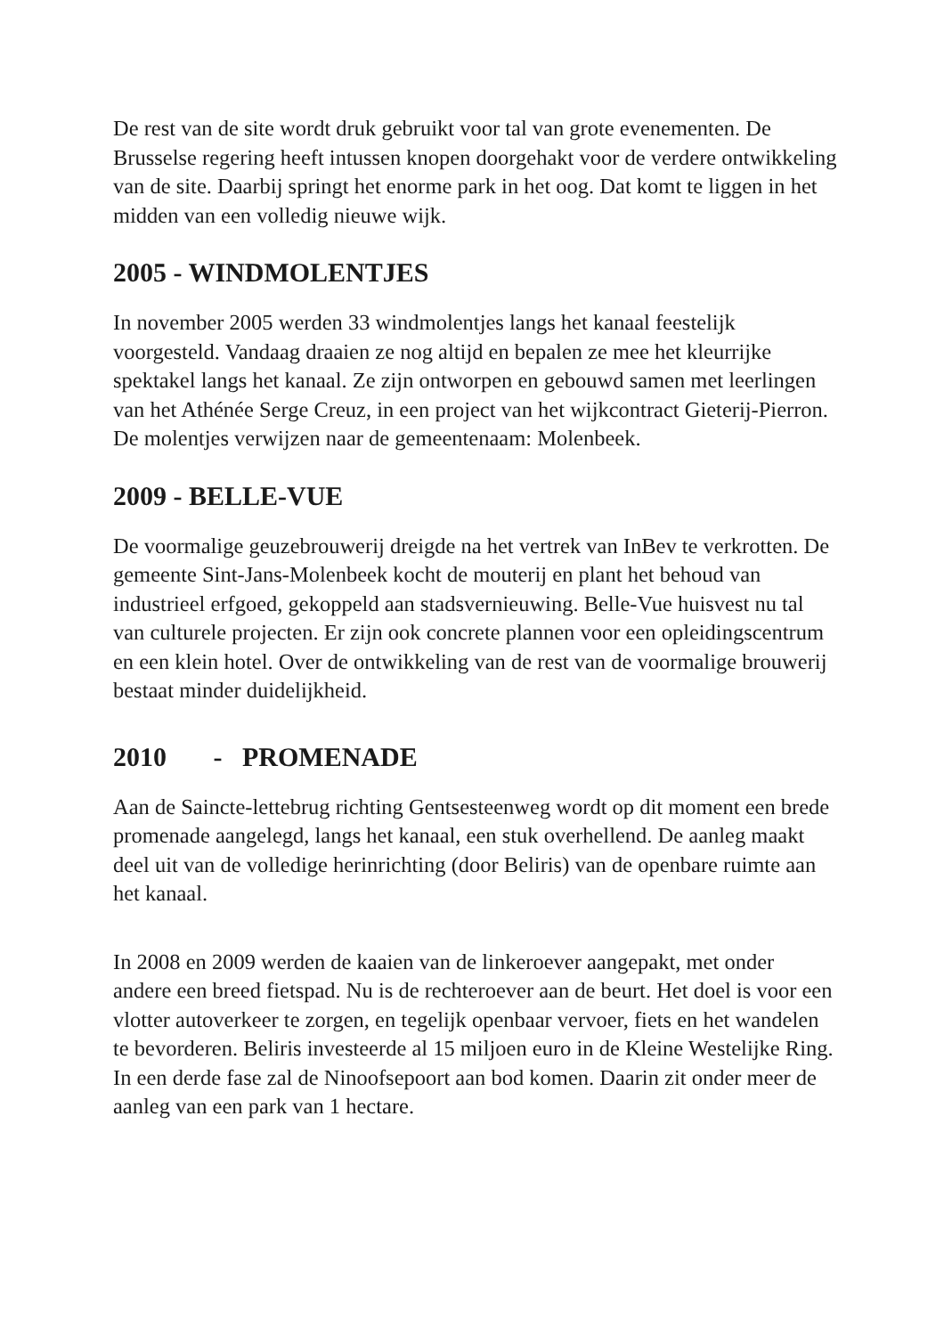De rest van de site wordt druk gebruikt voor tal van grote evenementen. De Brusselse regering heeft intussen knopen doorgehakt voor de verdere ontwikkeling van de site. Daarbij springt het enorme park in het oog. Dat komt te liggen in het midden van een volledig nieuwe wijk.
2005 - WINDMOLENTJES
In november 2005 werden 33 windmolentjes langs het kanaal feestelijk voorgesteld. Vandaag draaien ze nog altijd en bepalen ze mee het kleurrijke spektakel langs het kanaal. Ze zijn ontworpen en gebouwd samen met leerlingen van het Athénée Serge Creuz, in een project van het wijkcontract Gieterij-Pierron. De molentjes verwijzen naar de gemeentenaam: Molenbeek.
2009 - BELLE-VUE
De voormalige geuzebrouwerij dreigde na het vertrek van InBev te verkrotten. De gemeente Sint-Jans-Molenbeek kocht de mouterij en plant het behoud van industrieel erfgoed, gekoppeld aan stadsvernieuwing. Belle-Vue huisvest nu tal van culturele projecten. Er zijn ook concrete plannen voor een opleidingscentrum en een klein hotel. Over de ontwikkeling van de rest van de voormalige brouwerij bestaat minder duidelijkheid.
2010 - PROMENADE
Aan de Saincte-lettebrug richting Gentsesteenweg wordt op dit moment een brede promenade aangelegd, langs het kanaal, een stuk overhellend. De aanleg maakt deel uit van de volledige herinrichting (door Beliris) van de openbare ruimte aan het kanaal.
In 2008 en 2009 werden de kaaien van de linkeroever aangepakt, met onder andere een breed fietspad. Nu is de rechteroever aan de beurt. Het doel is voor een vlotter autoverkeer te zorgen, en tegelijk openbaar vervoer, fiets en het wandelen te bevorderen. Beliris investeerde al 15 miljoen euro in de Kleine Westelijke Ring. In een derde fase zal de Ninoofsepoort aan bod komen. Daarin zit onder meer de aanleg van een park van 1 hectare.